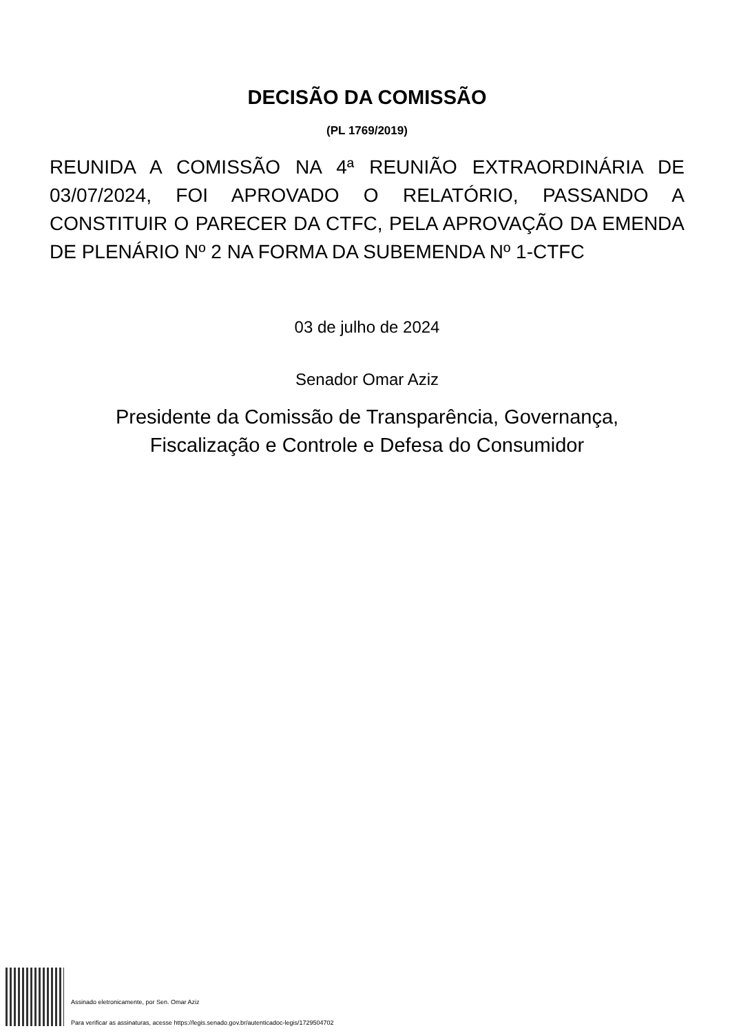DECISÃO DA COMISSÃO
(PL 1769/2019)
REUNIDA A COMISSÃO NA 4ª REUNIÃO EXTRAORDINÁRIA DE 03/07/2024, FOI APROVADO O RELATÓRIO, PASSANDO A CONSTITUIR O PARECER DA CTFC, PELA APROVAÇÃO DA EMENDA DE PLENÁRIO Nº 2 NA FORMA DA SUBEMENDA Nº 1-CTFC
03 de julho de 2024
Senador Omar Aziz
Presidente da Comissão de Transparência, Governança,
Fiscalização e Controle e Defesa do Consumidor
Assinado eletronicamente, por Sen. Omar Aziz
Para verificar as assinaturas, acesse https://legis.senado.gov.br/autenticadoc-legis/1729504702